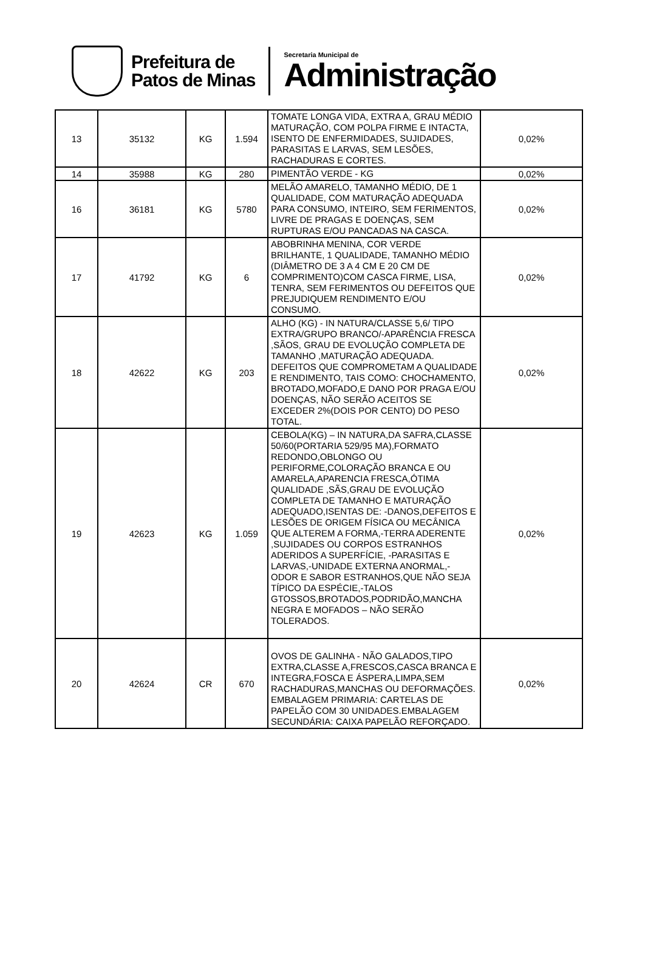Prefeitura de
Patos de Minas
Secretaria Municipal de
Administração
| 13 | 35132 | KG | 1.594 | TOMATE LONGA VIDA, EXTRA A, GRAU MÉDIO MATURAÇÃO, COM POLPA FIRME E INTACTA, ISENTO DE ENFERMIDADES, SUJIDADES, PARASITAS E LARVAS, SEM LESÕES, RACHADURAS E CORTES. | 0,02% |
| 14 | 35988 | KG | 280 | PIMENTÃO VERDE - KG | 0,02% |
| 16 | 36181 | KG | 5780 | MELÃO AMARELO, TAMANHO MÉDIO, DE 1 QUALIDADE, COM MATURAÇÃO ADEQUADA PARA CONSUMO, INTEIRO, SEM FERIMENTOS, LIVRE DE PRAGAS E DOENÇAS, SEM RUPTURAS E/OU PANCADAS NA CASCA. | 0,02% |
| 17 | 41792 | KG | 6 | ABOBRINHA MENINA, COR VERDE BRILHANTE, 1 QUALIDADE, TAMANHO MÉDIO (DIÂMETRO DE 3 A 4 CM E 20 CM DE COMPRIMENTO)COM CASCA FIRME, LISA, TENRA, SEM FERIMENTOS OU DEFEITOS QUE PREJUDIQUEM RENDIMENTO E/OU CONSUMO. | 0,02% |
| 18 | 42622 | KG | 203 | ALHO (KG) - IN NATURA/CLASSE 5,6/ TIPO EXTRA/GRUPO BRANCO/-APARÊNCIA FRESCA ,SÃOS, GRAU DE EVOLUÇÃO COMPLETA DE TAMANHO ,MATURAÇÃO ADEQUADA. DEFEITOS QUE COMPROMETAM A QUALIDADE E RENDIMENTO, TAIS COMO: CHOCHAMENTO, BROTADO,MOFADO,E DANO POR PRAGA E/OU DOENÇAS, NÃO SERÃO ACEITOS SE EXCEDER 2%(DOIS POR CENTO) DO PESO TOTAL. | 0,02% |
| 19 | 42623 | KG | 1.059 | CEBOLA(KG) – IN NATURA,DA SAFRA,CLASSE 50/60(PORTARIA 529/95 MA),FORMATO REDONDO,OBLONGO OU PERIFORME,COLORAÇÃO BRANCA E OU AMARELA,APARENCIA FRESCA,ÓTIMA QUALIDADE ,SÃS,GRAU DE EVOLUÇÃO COMPLETA DE TAMANHO E MATURAÇÃO ADEQUADO,ISENTAS DE: -DANOS,DEFEITOS E LESÕES DE ORIGEM FÍSICA OU MECÂNICA QUE ALTEREM A FORMA,-TERRA ADERENTE ,SUJIDADES OU CORPOS ESTRANHOS ADERIDOS A SUPERFÍCIE, -PARASITAS E LARVAS,-UNIDADE EXTERNA ANORMAL,-ODOR E SABOR ESTRANHOS,QUE NÃO SEJA TÍPICO DA ESPÉCIE,-TALOS GTOSSOS,BROTADOS,PODRIDÃO,MANCHA NEGRA E MOFADOS – NÃO SERÃO TOLERADOS. | 0,02% |
| 20 | 42624 | CR | 670 | OVOS DE GALINHA - NÃO GALADOS,TIPO EXTRA,CLASSE A,FRESCOS,CASCA BRANCA E INTEGRA,FOSCA E ÁSPERA,LIMPA,SEM RACHADURAS,MANCHAS OU DEFORMAÇÕES. EMBALAGEM PRIMARIA: CARTELAS DE PAPELÃO COM 30 UNIDADES.EMBALAGEM SECUNDÁRIA: CAIXA PAPELÃO REFORÇADO. | 0,02% |